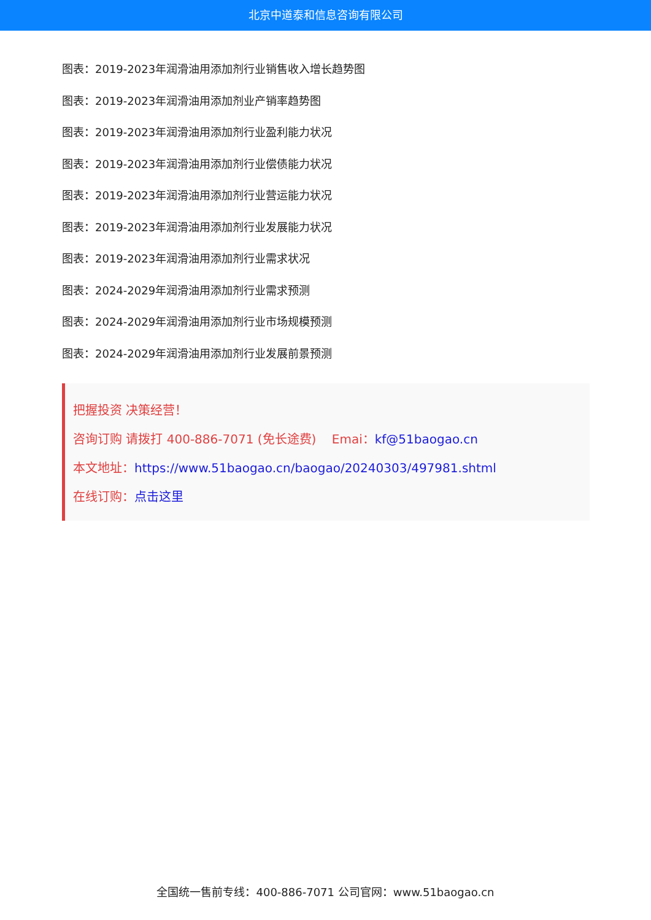北京中道泰和信息咨询有限公司
图表：2019-2023年润滑油用添加剂行业销售收入增长趋势图
图表：2019-2023年润滑油用添加剂业产销率趋势图
图表：2019-2023年润滑油用添加剂行业盈利能力状况
图表：2019-2023年润滑油用添加剂行业偿债能力状况
图表：2019-2023年润滑油用添加剂行业营运能力状况
图表：2019-2023年润滑油用添加剂行业发展能力状况
图表：2019-2023年润滑油用添加剂行业需求状况
图表：2024-2029年润滑油用添加剂行业需求预测
图表：2024-2029年润滑油用添加剂行业市场规模预测
图表：2024-2029年润滑油用添加剂行业发展前景预测
把握投资 决策经营！
咨询订购 请拨打 400-886-7071 (免长途费) Emai：kf@51baogao.cn
本文地址：https://www.51baogao.cn/baogao/20240303/497981.shtml
在线订购：点击这里
全国统一售前专线：400-886-7071 公司官网：www.51baogao.cn